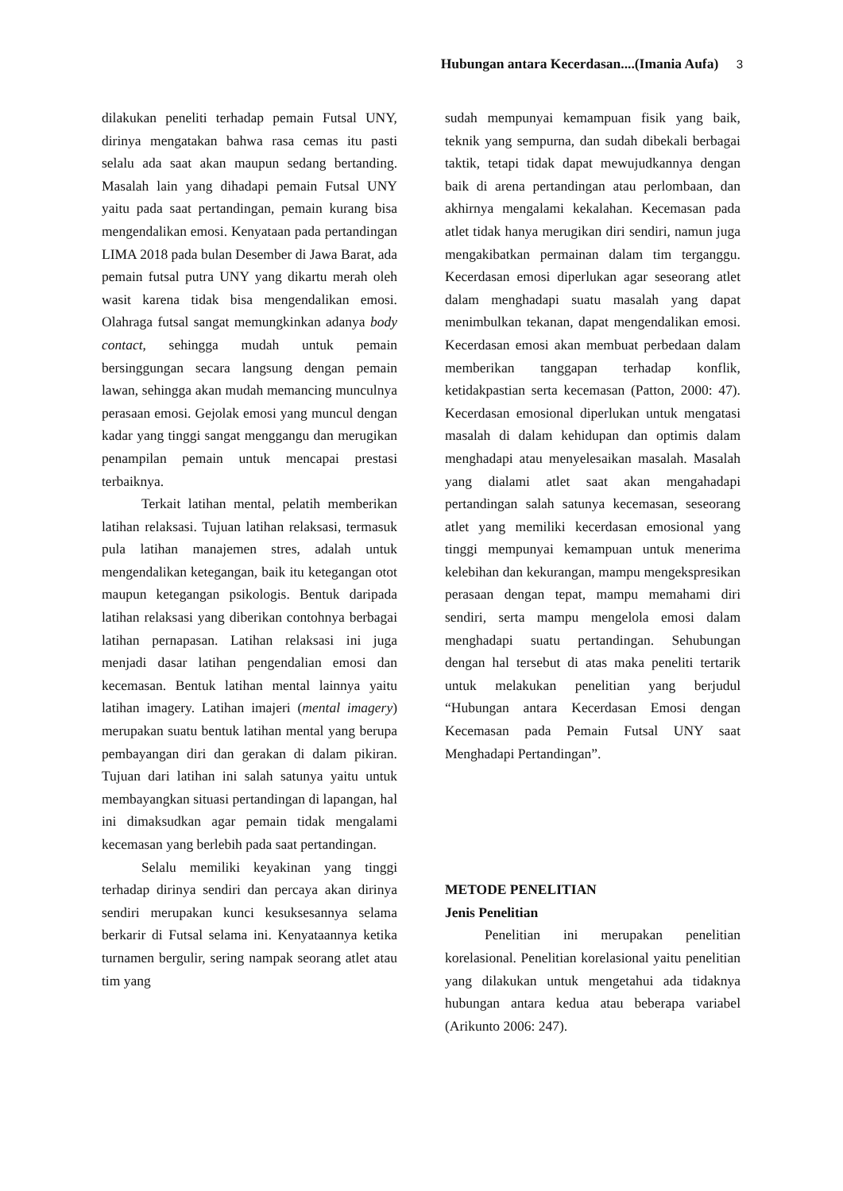Hubungan antara Kecerdasan....(Imania Aufa) 3
dilakukan peneliti terhadap pemain Futsal UNY, dirinya mengatakan bahwa rasa cemas itu pasti selalu ada saat akan maupun sedang bertanding. Masalah lain yang dihadapi pemain Futsal UNY yaitu pada saat pertandingan, pemain kurang bisa mengendalikan emosi. Kenyataan pada pertandingan LIMA 2018 pada bulan Desember di Jawa Barat, ada pemain futsal putra UNY yang dikartu merah oleh wasit karena tidak bisa mengendalikan emosi. Olahraga futsal sangat memungkinkan adanya body contact, sehingga mudah untuk pemain bersinggungan secara langsung dengan pemain lawan, sehingga akan mudah memancing munculnya perasaan emosi. Gejolak emosi yang muncul dengan kadar yang tinggi sangat menggangu dan merugikan penampilan pemain untuk mencapai prestasi terbaiknya.
Terkait latihan mental, pelatih memberikan latihan relaksasi. Tujuan latihan relaksasi, termasuk pula latihan manajemen stres, adalah untuk mengendalikan ketegangan, baik itu ketegangan otot maupun ketegangan psikologis. Bentuk daripada latihan relaksasi yang diberikan contohnya berbagai latihan pernapasan. Latihan relaksasi ini juga menjadi dasar latihan pengendalian emosi dan kecemasan. Bentuk latihan mental lainnya yaitu latihan imagery. Latihan imajeri (mental imagery) merupakan suatu bentuk latihan mental yang berupa pembayangan diri dan gerakan di dalam pikiran. Tujuan dari latihan ini salah satunya yaitu untuk membayangkan situasi pertandingan di lapangan, hal ini dimaksudkan agar pemain tidak mengalami kecemasan yang berlebih pada saat pertandingan.
Selalu memiliki keyakinan yang tinggi terhadap dirinya sendiri dan percaya akan dirinya sendiri merupakan kunci kesuksesannya selama berkarir di Futsal selama ini. Kenyataannya ketika turnamen bergulir, sering nampak seorang atlet atau tim yang
sudah mempunyai kemampuan fisik yang baik, teknik yang sempurna, dan sudah dibekali berbagai taktik, tetapi tidak dapat mewujudkannya dengan baik di arena pertandingan atau perlombaan, dan akhirnya mengalami kekalahan. Kecemasan pada atlet tidak hanya merugikan diri sendiri, namun juga mengakibatkan permainan dalam tim terganggu. Kecerdasan emosi diperlukan agar seseorang atlet dalam menghadapi suatu masalah yang dapat menimbulkan tekanan, dapat mengendalikan emosi. Kecerdasan emosi akan membuat perbedaan dalam memberikan tanggapan terhadap konflik, ketidakpastian serta kecemasan (Patton, 2000: 47). Kecerdasan emosional diperlukan untuk mengatasi masalah di dalam kehidupan dan optimis dalam menghadapi atau menyelesaikan masalah. Masalah yang dialami atlet saat akan mengahadapi pertandingan salah satunya kecemasan, seseorang atlet yang memiliki kecerdasan emosional yang tinggi mempunyai kemampuan untuk menerima kelebihan dan kekurangan, mampu mengekspresikan perasaan dengan tepat, mampu memahami diri sendiri, serta mampu mengelola emosi dalam menghadapi suatu pertandingan. Sehubungan dengan hal tersebut di atas maka peneliti tertarik untuk melakukan penelitian yang berjudul “Hubungan antara Kecerdasan Emosi dengan Kecemasan pada Pemain Futsal UNY saat Menghadapi Pertandingan”.
METODE PENELITIAN
Jenis Penelitian
Penelitian ini merupakan penelitian korelasional. Penelitian korelasional yaitu penelitian yang dilakukan untuk mengetahui ada tidaknya hubungan antara kedua atau beberapa variabel (Arikunto 2006: 247).